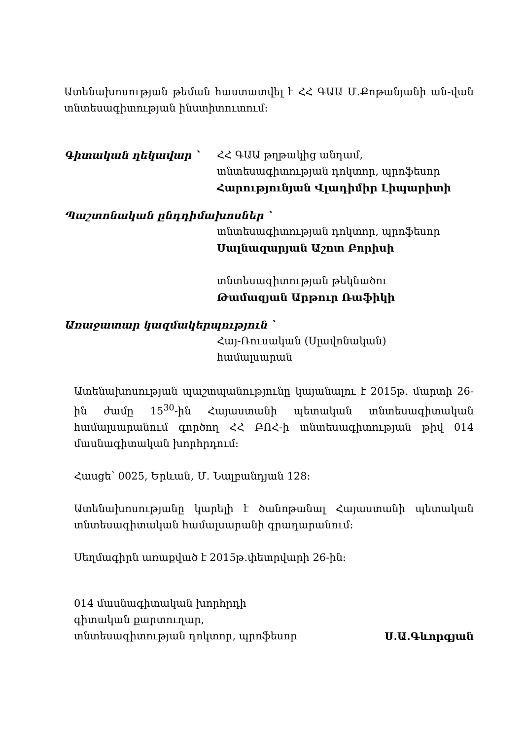Ատենախոսության թեման հաստատվել է ՀՀ ԳԱԱ Մ.Քոթանյանի ան-վան տնտեսագիտության ինստիտուտում:
Գիտական ղեկավար ՝ ՀՀ ԳԱԱ թղթակից անդամ,
տնտեսագիտության դոկտոր, պրոֆեսոր
Հարությունյան Վլադիմիր Լիպարիտի
Պաշտոնական ընդդիմախոսներ ՝
տնտեսագիտության դոկտոր, պրոֆեսոր
Սալնազարյան Աշոտ Բորիսի
տնտեսագիտության թեկնածու
Թամազյան Արթուր Ռաֆիկի
Առաջատար կազմակերպություն ՝
Հայ-Ռուսական (Սլավոնական)
համալսարան
Ատենախոսության պաշտպանությունը կայանալու է 2015թ. մարտի 26-ին ժամը 15<sup>30</sup>-ին Հայաստանի պետական տնտեսագիտական համալսարանում գործող ՀՀ ԲՈՀ-ի տնտեսագիտության թիվ 014 մասնագիտական խորհրդում:
Հասցե՝ 0025, Երևան, Մ. Նալբանդյան 128:
Ատենախոսությանը կարելի է ծանոթանալ Հայաստանի պետական տնտեսագիտական համալսարանի գրադարանում:
Սեղմագիրն առաքված է 2015թ.փետրվարի 26-ին:
014 մասնագիտական խորհրդի
գիտական քարտուղար,
տնտեսագիտության դոկտոր, պրոֆեսոր
Ս.Ա.Գևորգյան